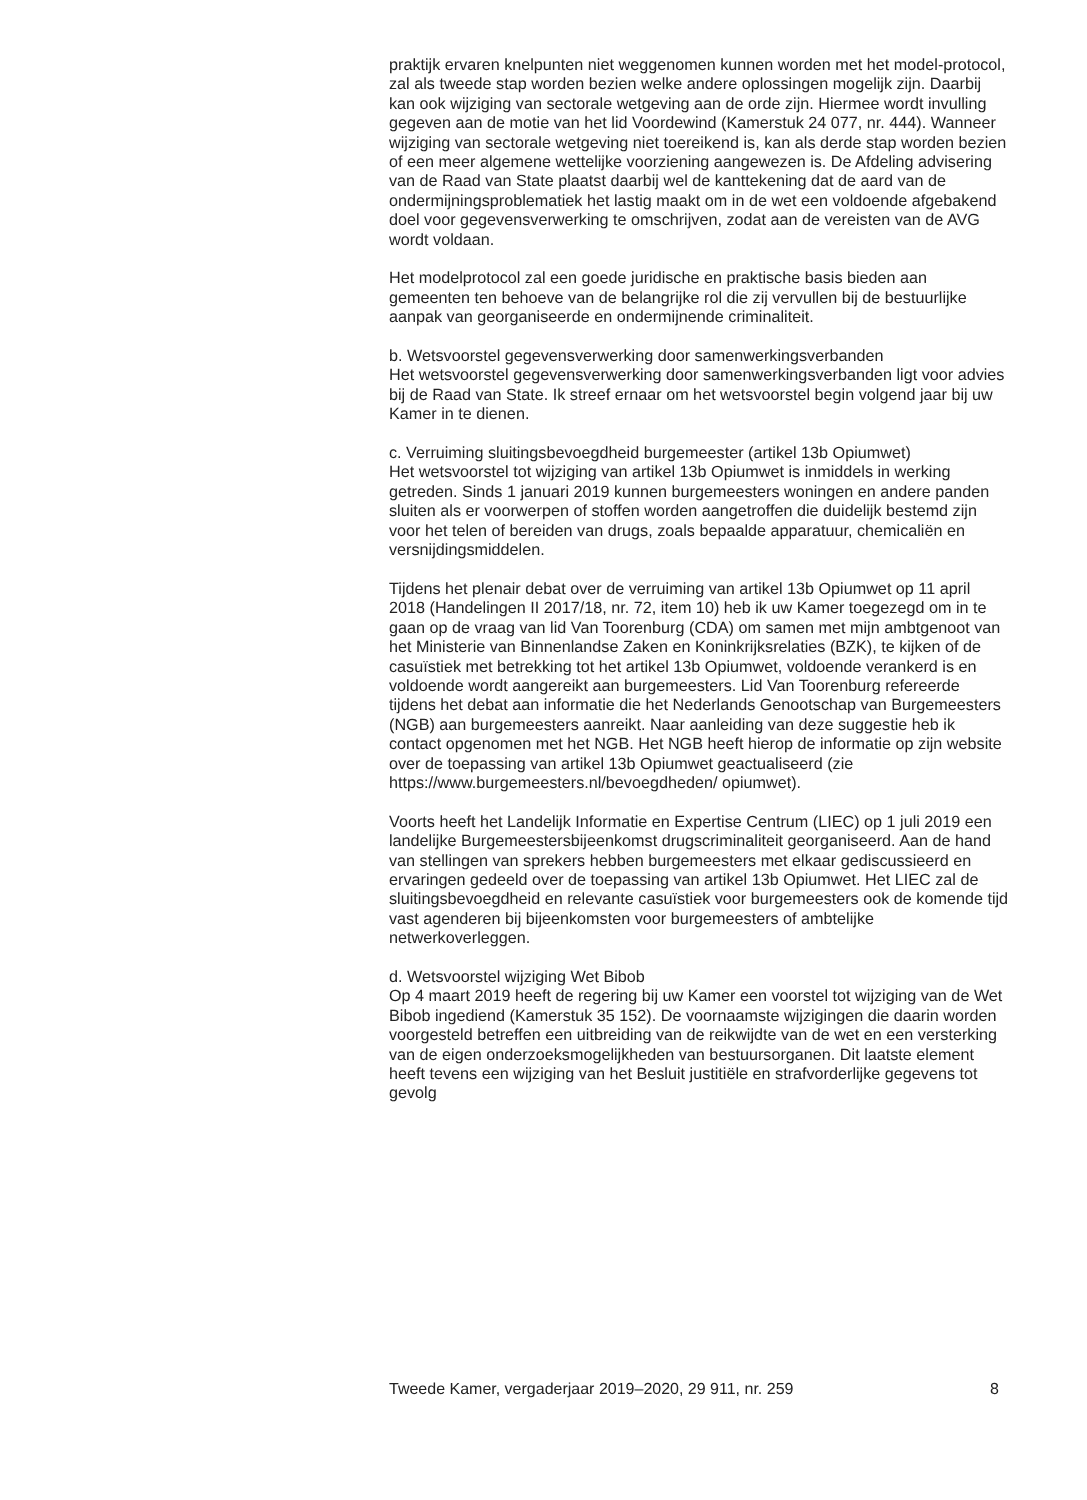praktijk ervaren knelpunten niet weggenomen kunnen worden met het model-protocol, zal als tweede stap worden bezien welke andere oplossingen mogelijk zijn. Daarbij kan ook wijziging van sectorale wetgeving aan de orde zijn. Hiermee wordt invulling gegeven aan de motie van het lid Voordewind (Kamerstuk 24 077, nr. 444). Wanneer wijziging van sectorale wetgeving niet toereikend is, kan als derde stap worden bezien of een meer algemene wettelijke voorziening aangewezen is. De Afdeling advisering van de Raad van State plaatst daarbij wel de kanttekening dat de aard van de ondermijningsproblematiek het lastig maakt om in de wet een voldoende afgebakend doel voor gegevensverwerking te omschrijven, zodat aan de vereisten van de AVG wordt voldaan.
Het modelprotocol zal een goede juridische en praktische basis bieden aan gemeenten ten behoeve van de belangrijke rol die zij vervullen bij de bestuurlijke aanpak van georganiseerde en ondermijnende criminaliteit.
b. Wetsvoorstel gegevensverwerking door samenwerkingsverbanden
Het wetsvoorstel gegevensverwerking door samenwerkingsverbanden ligt voor advies bij de Raad van State. Ik streef ernaar om het wetsvoorstel begin volgend jaar bij uw Kamer in te dienen.
c. Verruiming sluitingsbevoegdheid burgemeester (artikel 13b Opiumwet)
Het wetsvoorstel tot wijziging van artikel 13b Opiumwet is inmiddels in werking getreden. Sinds 1 januari 2019 kunnen burgemeesters woningen en andere panden sluiten als er voorwerpen of stoffen worden aangetroffen die duidelijk bestemd zijn voor het telen of bereiden van drugs, zoals bepaalde apparatuur, chemicaliën en versnijdingsmiddelen.
Tijdens het plenair debat over de verruiming van artikel 13b Opiumwet op 11 april 2018 (Handelingen II 2017/18, nr. 72, item 10) heb ik uw Kamer toegezegd om in te gaan op de vraag van lid Van Toorenburg (CDA) om samen met mijn ambtgenoot van het Ministerie van Binnenlandse Zaken en Koninkrijksrelaties (BZK), te kijken of de casuïstiek met betrekking tot het artikel 13b Opiumwet, voldoende verankerd is en voldoende wordt aangereikt aan burgemeesters. Lid Van Toorenburg refereerde tijdens het debat aan informatie die het Nederlands Genootschap van Burgemeesters (NGB) aan burgemeesters aanreikt. Naar aanleiding van deze suggestie heb ik contact opgenomen met het NGB. Het NGB heeft hierop de informatie op zijn website over de toepassing van artikel 13b Opiumwet geactualiseerd (zie https://www.burgemeesters.nl/bevoegdheden/ opiumwet).
Voorts heeft het Landelijk Informatie en Expertise Centrum (LIEC) op 1 juli 2019 een landelijke Burgemeestersbijeenkomst drugscriminaliteit georganiseerd. Aan de hand van stellingen van sprekers hebben burgemeesters met elkaar gediscussieerd en ervaringen gedeeld over de toepassing van artikel 13b Opiumwet. Het LIEC zal de sluitingsbevoegdheid en relevante casuïstiek voor burgemeesters ook de komende tijd vast agenderen bij bijeenkomsten voor burgemeesters of ambtelijke netwerkoverleggen.
d. Wetsvoorstel wijziging Wet Bibob
Op 4 maart 2019 heeft de regering bij uw Kamer een voorstel tot wijziging van de Wet Bibob ingediend (Kamerstuk 35 152). De voornaamste wijzigingen die daarin worden voorgesteld betreffen een uitbreiding van de reikwijdte van de wet en een versterking van de eigen onderzoeksmogelijkheden van bestuursorganen. Dit laatste element heeft tevens een wijziging van het Besluit justitiële en strafvorderlijke gegevens tot gevolg
Tweede Kamer, vergaderjaar 2019–2020, 29 911, nr. 259 8